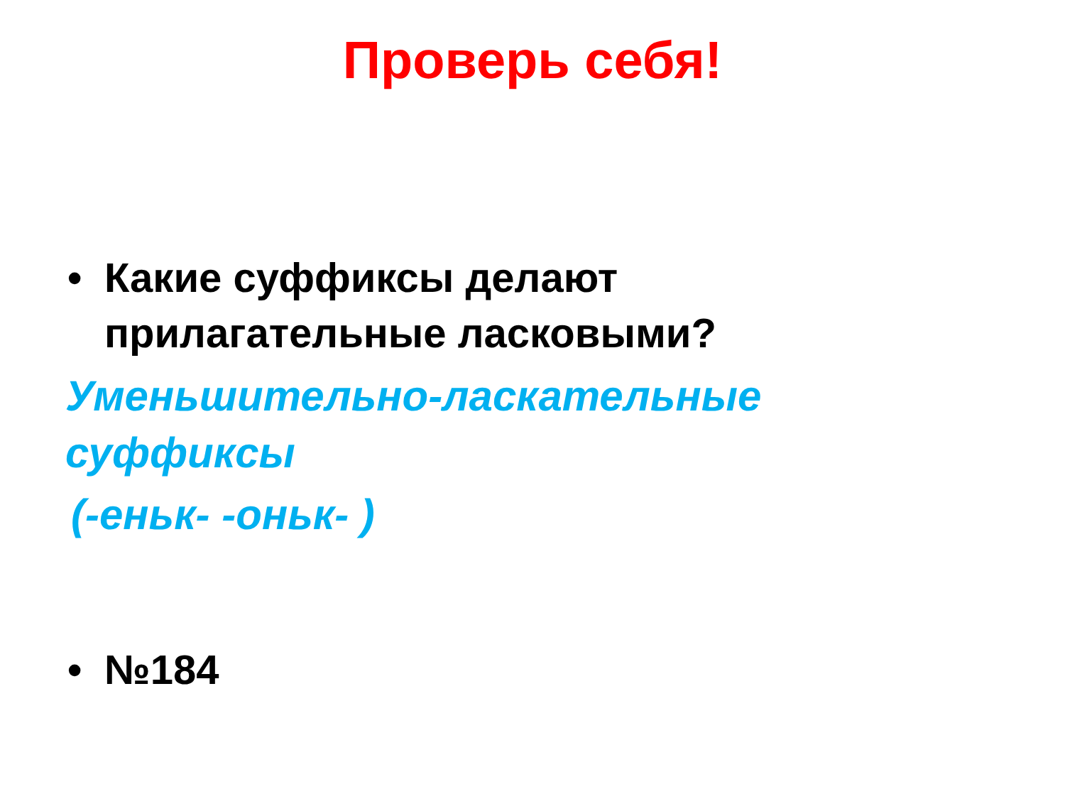Проверь себя!
• Какие суффиксы делают
прилагательные ласковыми?
Уменьшительно-ласкательные
суффиксы
(-еньк- -оньк- )
• №184